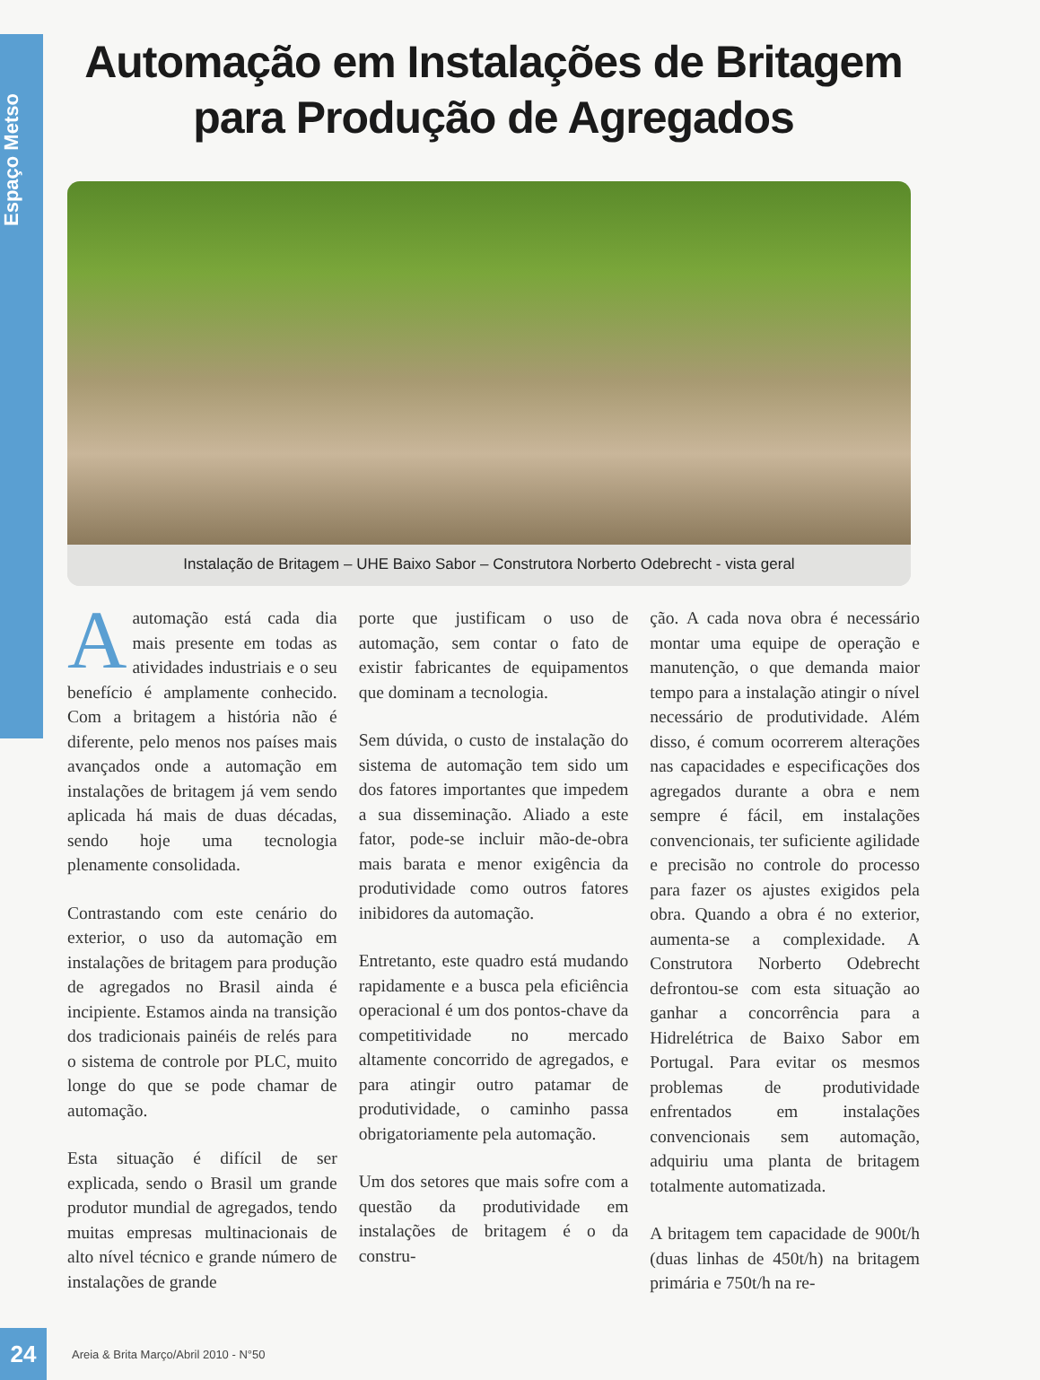Espaço Metso
Automação em Instalações de Britagem
para Produção de Agregados
Instalação de Britagem – UHE Baixo Sabor – Construtora Norberto Odebrecht - vista geral
Aautomação está cada dia mais presente em todas as atividades industriais e o seu benefício é amplamente conhecido. Com a britagem a história não é diferente, pelo menos nos países mais avançados onde a automação em instalações de britagem já vem sendo aplicada há mais de duas décadas, sendo hoje uma tecnologia plenamente consolidada.
Contrastando com este cenário do exterior, o uso da automação em instalações de britagem para produção de agregados no Brasil ainda é incipiente. Estamos ainda na transição dos tradicionais painéis de relés para o sistema de controle por PLC, muito longe do que se pode chamar de automação.
Esta situação é difícil de ser explicada, sendo o Brasil um grande produtor mundial de agregados, tendo muitas empresas multinacionais de alto nível técnico e grande número de instalações de grande
porte que justificam o uso de automação, sem contar o fato de existir fabricantes de equipamentos que dominam a tecnologia.
Sem dúvida, o custo de instalação do sistema de automação tem sido um dos fatores importantes que impedem a sua disseminação. Aliado a este fator, pode-se incluir mão-de-obra mais barata e menor exigência da produtividade como outros fatores inibidores da automação.
Entretanto, este quadro está mudando rapidamente e a busca pela eficiência operacional é um dos pontos-chave da competitividade no mercado altamente concorrido de agregados, e para atingir outro patamar de produtividade, o caminho passa obrigatoriamente pela automação.
Um dos setores que mais sofre com a questão da produtividade em instalações de britagem é o da constru-
ção. A cada nova obra é necessário montar uma equipe de operação e manutenção, o que demanda maior tempo para a instalação atingir o nível necessário de produtividade. Além disso, é comum ocorrerem alterações nas capacidades e especificações dos agregados durante a obra e nem sempre é fácil, em instalações convencionais, ter suficiente agilidade e precisão no controle do processo para fazer os ajustes exigidos pela obra. Quando a obra é no exterior, aumenta-se a complexidade. A Construtora Norberto Odebrecht defrontou-se com esta situação ao ganhar a concorrência para a Hidrelétrica de Baixo Sabor em Portugal. Para evitar os mesmos problemas de produtividade enfrentados em instalações convencionais sem automação, adquiriu uma planta de britagem totalmente automatizada.
A britagem tem capacidade de 900t/h (duas linhas de 450t/h) na britagem primária e 750t/h na re-
24
Areia & Brita Março/Abril 2010 - N°50